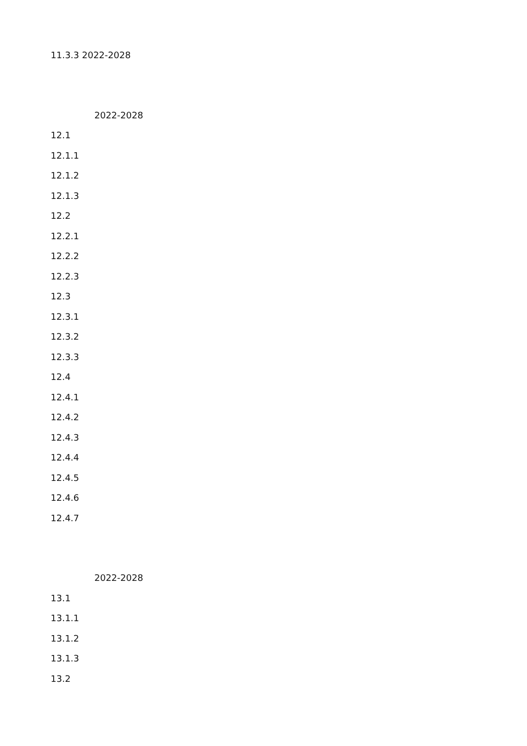11.3.3 2022-2028
2022-2028
12.1
12.1.1
12.1.2
12.1.3
12.2
12.2.1
12.2.2
12.2.3
12.3
12.3.1
12.3.2
12.3.3
12.4
12.4.1
12.4.2
12.4.3
12.4.4
12.4.5
12.4.6
12.4.7
2022-2028
13.1
13.1.1
13.1.2
13.1.3
13.2